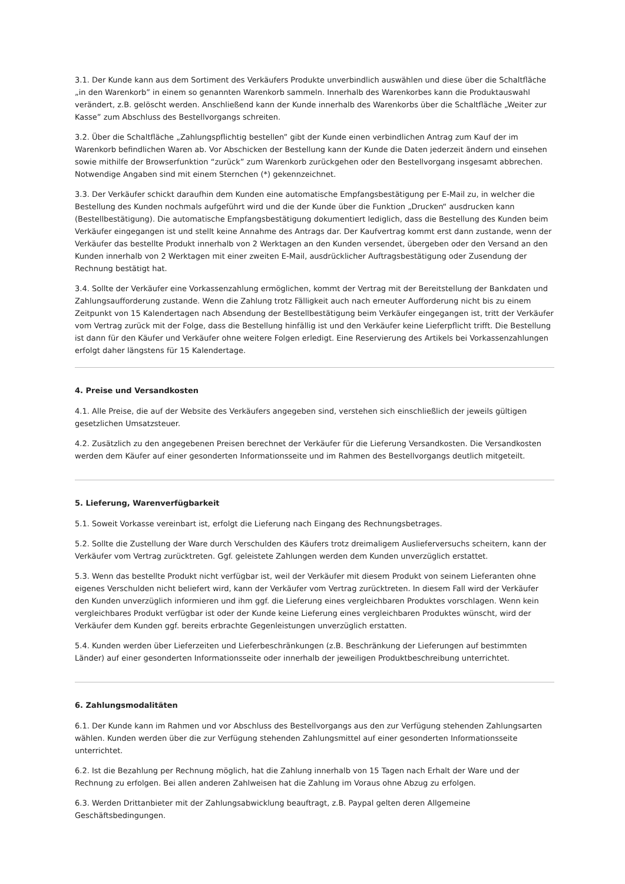3.1. Der Kunde kann aus dem Sortiment des Verkäufers Produkte unverbindlich auswählen und diese über die Schaltfläche „in den Warenkorb” in einem so genannten Warenkorb sammeln. Innerhalb des Warenkorbes kann die Produktauswahl verändert, z.B. gelöscht werden. Anschließend kann der Kunde innerhalb des Warenkorbs über die Schaltfläche „Weiter zur Kasse” zum Abschluss des Bestellvorgangs schreiten.
3.2. Über die Schaltfläche „Zahlungspflichtig bestellen” gibt der Kunde einen verbindlichen Antrag zum Kauf der im Warenkorb befindlichen Waren ab. Vor Abschicken der Bestellung kann der Kunde die Daten jederzeit ändern und einsehen sowie mithilfe der Browserfunktion “zurück” zum Warenkorb zurückgehen oder den Bestellvorgang insgesamt abbrechen. Notwendige Angaben sind mit einem Sternchen (*) gekennzeichnet.
3.3. Der Verkäufer schickt daraufhin dem Kunden eine automatische Empfangsbestätigung per E-Mail zu, in welcher die Bestellung des Kunden nochmals aufgeführt wird und die der Kunde über die Funktion „Drucken“ ausdrucken kann (Bestellbestätigung). Die automatische Empfangsbestätigung dokumentiert lediglich, dass die Bestellung des Kunden beim Verkäufer eingegangen ist und stellt keine Annahme des Antrags dar. Der Kaufvertrag kommt erst dann zustande, wenn der Verkäufer das bestellte Produkt innerhalb von 2 Werktagen an den Kunden versendet, übergeben oder den Versand an den Kunden innerhalb von 2 Werktagen mit einer zweiten E-Mail, ausdrücklicher Auftragsbestätigung oder Zusendung der Rechnung bestätigt hat.
3.4. Sollte der Verkäufer eine Vorkassenzahlung ermöglichen, kommt der Vertrag mit der Bereitstellung der Bankdaten und Zahlungsaufforderung zustande. Wenn die Zahlung trotz Fälligkeit auch nach erneuter Aufforderung nicht bis zu einem Zeitpunkt von 15 Kalendertagen nach Absendung der Bestellbestätigung beim Verkäufer eingegangen ist, tritt der Verkäufer vom Vertrag zurück mit der Folge, dass die Bestellung hinfällig ist und den Verkäufer keine Lieferpflicht trifft. Die Bestellung ist dann für den Käufer und Verkäufer ohne weitere Folgen erledigt. Eine Reservierung des Artikels bei Vorkassenzahlungen erfolgt daher längstens für 15 Kalendertage.
4. Preise und Versandkosten
4.1. Alle Preise, die auf der Website des Verkäufers angegeben sind, verstehen sich einschließlich der jeweils gültigen gesetzlichen Umsatzsteuer.
4.2. Zusätzlich zu den angegebenen Preisen berechnet der Verkäufer für die Lieferung Versandkosten. Die Versandkosten werden dem Käufer auf einer gesonderten Informationsseite und im Rahmen des Bestellvorgangs deutlich mitgeteilt.
5. Lieferung, Warenverfügbarkeit
5.1. Soweit Vorkasse vereinbart ist, erfolgt die Lieferung nach Eingang des Rechnungsbetrages.
5.2. Sollte die Zustellung der Ware durch Verschulden des Käufers trotz dreimaligem Auslieferversuchs scheitern, kann der Verkäufer vom Vertrag zurücktreten. Ggf. geleistete Zahlungen werden dem Kunden unverzüglich erstattet.
5.3. Wenn das bestellte Produkt nicht verfügbar ist, weil der Verkäufer mit diesem Produkt von seinem Lieferanten ohne eigenes Verschulden nicht beliefert wird, kann der Verkäufer vom Vertrag zurücktreten. In diesem Fall wird der Verkäufer den Kunden unverzüglich informieren und ihm ggf. die Lieferung eines vergleichbaren Produktes vorschlagen. Wenn kein vergleichbares Produkt verfügbar ist oder der Kunde keine Lieferung eines vergleichbaren Produktes wünscht, wird der Verkäufer dem Kunden ggf. bereits erbrachte Gegenleistungen unverzüglich erstatten.
5.4. Kunden werden über Lieferzeiten und Lieferbeschränkungen (z.B. Beschränkung der Lieferungen auf bestimmten Länder) auf einer gesonderten Informationsseite oder innerhalb der jeweiligen Produktbeschreibung unterrichtet.
6. Zahlungsmodalitäten
6.1. Der Kunde kann im Rahmen und vor Abschluss des Bestellvorgangs aus den zur Verfügung stehenden Zahlungsarten wählen. Kunden werden über die zur Verfügung stehenden Zahlungsmittel auf einer gesonderten Informationsseite unterrichtet.
6.2. Ist die Bezahlung per Rechnung möglich, hat die Zahlung innerhalb von 15 Tagen nach Erhalt der Ware und der Rechnung zu erfolgen. Bei allen anderen Zahlweisen hat die Zahlung im Voraus ohne Abzug zu erfolgen.
6.3. Werden Drittanbieter mit der Zahlungsabwicklung beauftragt, z.B. Paypal gelten deren Allgemeine Geschäftsbedingungen.